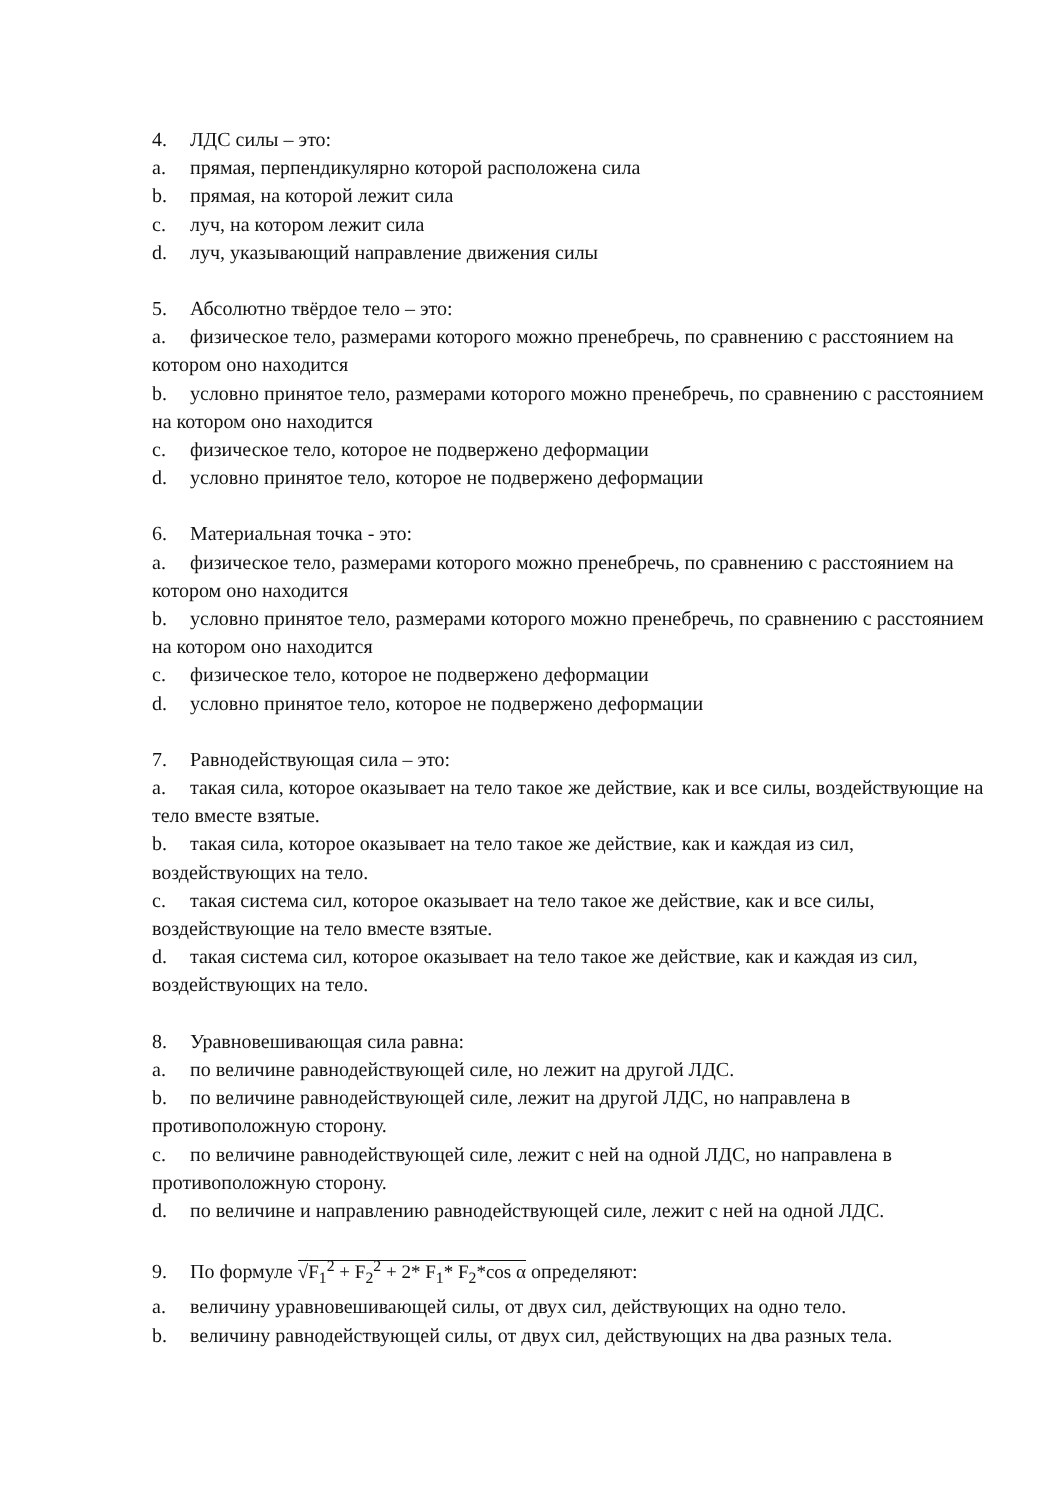4. ЛДС силы – это:
a. прямая, перпендикулярно которой расположена сила
b. прямая, на которой лежит сила
c. луч, на котором лежит сила
d. луч, указывающий направление движения силы
5. Абсолютно твёрдое тело – это:
a. физическое тело, размерами которого можно пренебречь, по сравнению с расстоянием на котором оно находится
b. условно принятое тело, размерами которого можно пренебречь, по сравнению с расстоянием на котором оно находится
c. физическое тело, которое не подвержено деформации
d. условно принятое тело, которое не подвержено деформации
6. Материальная точка - это:
a. физическое тело, размерами которого можно пренебречь, по сравнению с расстоянием на котором оно находится
b. условно принятое тело, размерами которого можно пренебречь, по сравнению с расстоянием на котором оно находится
c. физическое тело, которое не подвержено деформации
d. условно принятое тело, которое не подвержено деформации
7. Равнодействующая сила – это:
a. такая сила, которое оказывает на тело такое же действие, как и все силы, воздействующие на тело вместе взятые.
b. такая сила, которое оказывает на тело такое же действие, как и каждая из сил, воздействующих на тело.
c. такая система сил, которое оказывает на тело такое же действие, как и все силы, воздействующие на тело вместе взятые.
d. такая система сил, которое оказывает на тело такое же действие, как и каждая из сил, воздействующих на тело.
8. Уравновешивающая сила равна:
a. по величине равнодействующей силе, но лежит на другой ЛДС.
b. по величине равнодействующей силе, лежит на другой ЛДС, но направлена в противоположную сторону.
c. по величине равнодействующей силе, лежит с ней на одной ЛДС, но направлена в противоположную сторону.
d. по величине и направлению равнодействующей силе, лежит с ней на одной ЛДС.
9. По формуле √F<sub>1</sub><sup>2</sup> + F<sub>2</sub><sup>2</sup> + 2* F<sub>1</sub>* F<sub>2</sub>*cos α определяют:
a. величину уравновешивающей силы, от двух сил, действующих на одно тело.
b. величину равнодействующей силы, от двух сил, действующих на два разных тела.